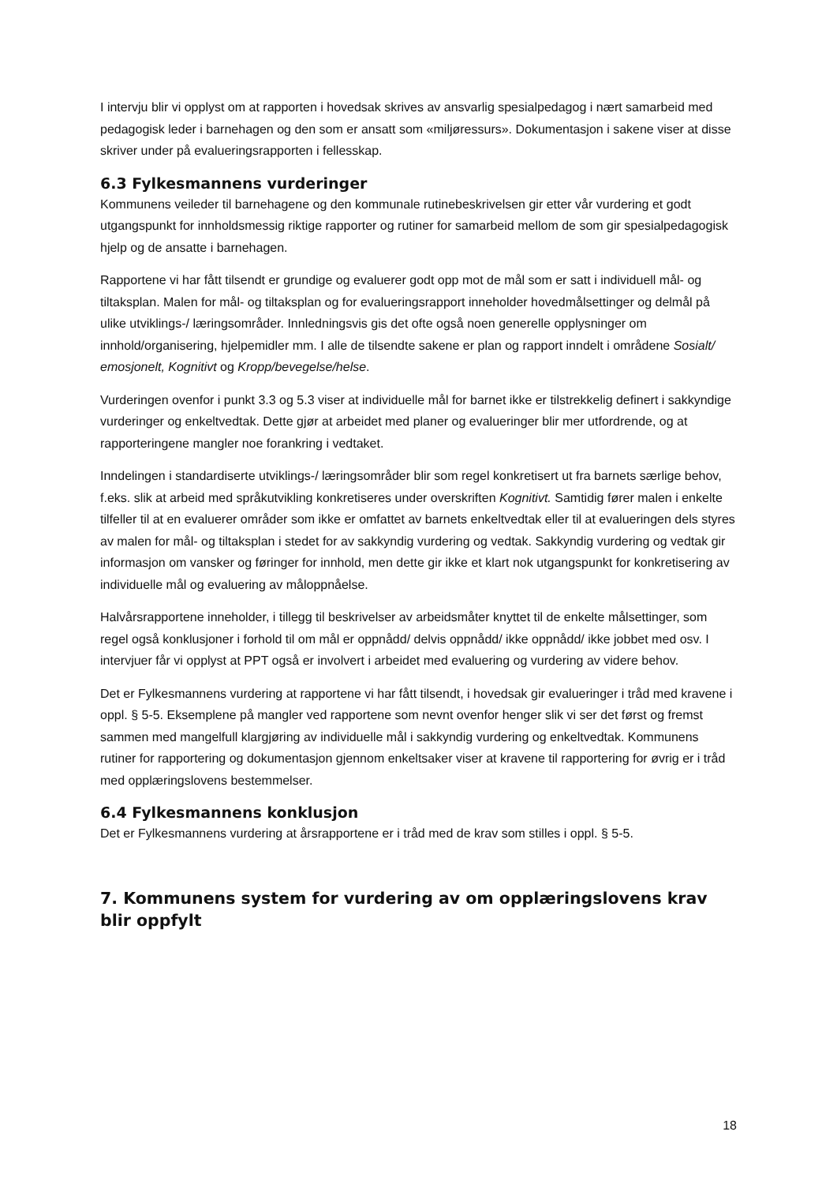I intervju blir vi opplyst om at rapporten i hovedsak skrives av ansvarlig spesialpedagog i nært samarbeid med pedagogisk leder i barnehagen og den som er ansatt som «miljøressurs». Dokumentasjon i sakene viser at disse skriver under på evalueringsrapporten i fellesskap.
6.3 Fylkesmannens vurderinger
Kommunens veileder til barnehagene og den kommunale rutinebeskrivelsen gir etter vår vurdering et godt utgangspunkt for innholdsmessig riktige rapporter og rutiner for samarbeid mellom de som gir spesialpedagogisk hjelp og de ansatte i barnehagen.
Rapportene vi har fått tilsendt er grundige og evaluerer godt opp mot de mål som er satt i individuell mål- og tiltaksplan. Malen for mål- og tiltaksplan og for evalueringsrapport inneholder hovedmålsettinger og delmål på ulike utviklings-/ læringsområder. Innledningsvis gis det ofte også noen generelle opplysninger om innhold/organisering, hjelpemidler mm. I alle de tilsendte sakene er plan og rapport inndelt i områdene Sosialt/ emosjonelt, Kognitivt og Kropp/bevegelse/helse.
Vurderingen ovenfor i punkt 3.3 og 5.3 viser at individuelle mål for barnet ikke er tilstrekkelig definert i sakkyndige vurderinger og enkeltvedtak. Dette gjør at arbeidet med planer og evalueringer blir mer utfordrende, og at rapporteringene mangler noe forankring i vedtaket.
Inndelingen i standardiserte utviklings-/ læringsområder blir som regel konkretisert ut fra barnets særlige behov, f.eks. slik at arbeid med språkutvikling konkretiseres under overskriften Kognitivt. Samtidig fører malen i enkelte tilfeller til at en evaluerer områder som ikke er omfattet av barnets enkeltvedtak eller til at evalueringen dels styres av malen for mål- og tiltaksplan i stedet for av sakkyndig vurdering og vedtak. Sakkyndig vurdering og vedtak gir informasjon om vansker og føringer for innhold, men dette gir ikke et klart nok utgangspunkt for konkretisering av individuelle mål og evaluering av måloppnåelse.
Halvårsrapportene inneholder, i tillegg til beskrivelser av arbeidsmåter knyttet til de enkelte målsettinger, som regel også konklusjoner i forhold til om mål er oppnådd/ delvis oppnådd/ ikke oppnådd/ ikke jobbet med osv. I intervjuer får vi opplyst at PPT også er involvert i arbeidet med evaluering og vurdering av videre behov.
Det er Fylkesmannens vurdering at rapportene vi har fått tilsendt, i hovedsak gir evalueringer i tråd med kravene i oppl. § 5-5. Eksemplene på mangler ved rapportene som nevnt ovenfor henger slik vi ser det først og fremst sammen med mangelfull klargjøring av individuelle mål i sakkyndig vurdering og enkeltvedtak. Kommunens rutiner for rapportering og dokumentasjon gjennom enkeltsaker viser at kravene til rapportering for øvrig er i tråd med opplæringslovens bestemmelser.
6.4 Fylkesmannens konklusjon
Det er Fylkesmannens vurdering at årsrapportene er i tråd med de krav som stilles i oppl. § 5-5.
7. Kommunens system for vurdering av om opplæringslovens krav blir oppfylt
18